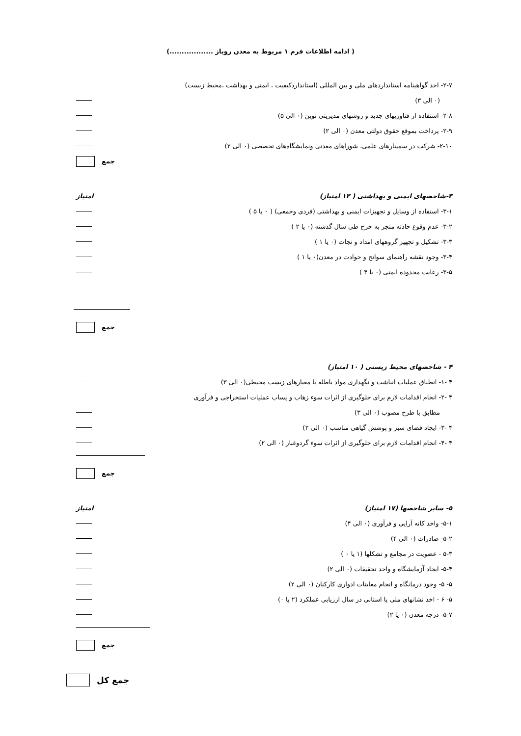( ادامه اطلاعات فرم ۱ مربوط به معدن روباز ..................)
۲-۷- اخذ گواهینامه استانداردهای ملی و بین المللی (استانداردکیفیت ، ایمنی و بهداشت ،محیط زیست)
(۰ الی ۳)
۲-۸- استفاده از فناوریهای جدید و روشهای مدیریتی نوین (۰ الی ۵)
۲-۹- پرداخت بموقع حقوق دولتی معدن (۰ الی ۲)
۲-۱۰- شرکت در سمینارهای علمی، شوراهای معدنی ونمایشگاه‌های تخصصی (۰ الی ۲)
جمع
۳-شاخصهای ایمنی و بهداشتی ( ۱۳ امتیاز) امتیاز
۳-۱- استفاده از وسایل و تجهیزات ایمنی و بهداشتی (فردی وجمعی) ( ۰ یا ۵ )
۳-۲- عدم وقوع حادثه منجر به جرح طی سال گذشته (۰ یا ۲ )
۳-۳- تشکیل و تجهیز گروههای امداد و نجات (۰ یا ۱ )
۳-۴- وجود نقشه راهنمای سوانح و حوادث در معدن(۰ یا ۱ )
۳-۵- رعایت محدوده ایمنی (۰ یا ۴ )
جمع
۴ - شاخصهای محیط زیستی ( ۱۰ امتیاز)
۴ -۱- انطباق عملیات انباشت و نگهداری مواد باطله با معیارهای زیست محیطی(۰ الی ۳)
۴ -۲- انجام اقدامات لازم برای جلوگیری از اثرات سوء زهاب و پساب عملیات استخراجی و فرآوری
مطابق با طرح مصوب (۰ الی ۳)
۴ -۳- ایجاد فضای سبز و پوشش گیاهی مناسب (۰ الی ۲)
۴ -۴- انجام اقدامات لازم برای جلوگیری از اثرات سوء گردوغبار (۰ الی ۲)
جمع
۵- سایر شاخصها (۱۷ امتیاز) امتیاز
۵-۱- واحد کانه آرایی و فرآوری (۰ الی ۴)
۵-۲- صادرات (۰ الی ۴)
۵-۳ - عضویت در مجامع و تشکلها (۱ یا ۰ )
۵-۴- ایجاد آزمایشگاه و واحد تحقیقات (۰ الی ۲)
۵- ۵- وجود درمانگاه و انجام معاینات ادواری کارکنان (۰ الی ۲)
۵- ۶ - اخذ نشانهای ملی یا استانی در سال ارزیابی عملکرد (۲ یا ۰)
۵-۷- درجه معدن (۰ یا ۲)
جمع
جمع کل